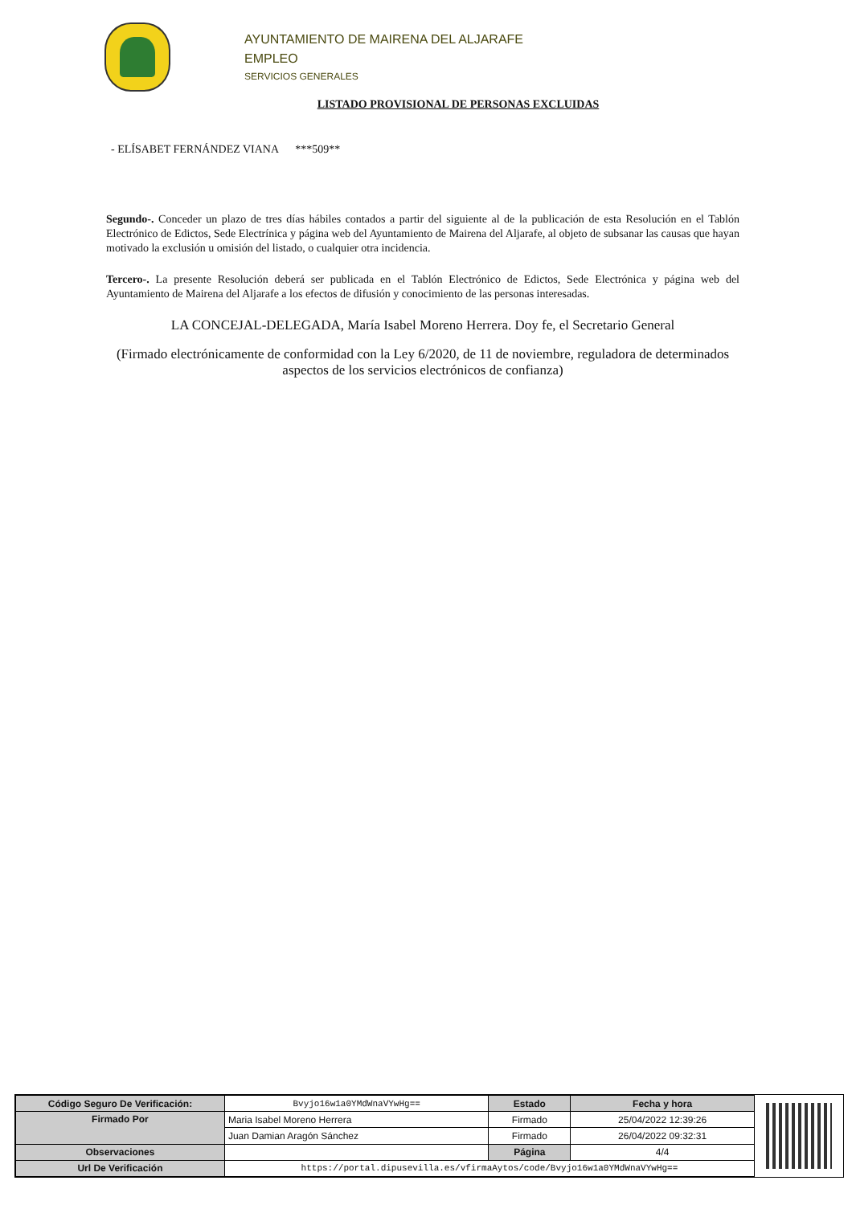AYUNTAMIENTO DE MAIRENA DEL ALJARAFE
EMPLEO
SERVICIOS GENERALES
LISTADO PROVISIONAL DE PERSONAS EXCLUIDAS
- ELÍSABET FERNÁNDEZ VIANA ***509**
Segundo-. Conceder un plazo de tres días hábiles contados a partir del siguiente al de la publicación de esta Resolución en el Tablón Electrónico de Edictos, Sede Electrínica y página web del Ayuntamiento de Mairena del Aljarafe, al objeto de subsanar las causas que hayan motivado la exclusión u omisión del listado, o cualquier otra incidencia.
Tercero-. La presente Resolución deberá ser publicada en el Tablón Electrónico de Edictos, Sede Electrónica y página web del Ayuntamiento de Mairena del Aljarafe a los efectos de difusión y conocimiento de las personas interesadas.
LA CONCEJAL-DELEGADA, María Isabel Moreno Herrera. Doy fe, el Secretario General
(Firmado electrónicamente de conformidad con la Ley 6/2020, de 11 de noviembre, reguladora de determinados aspectos de los servicios electrónicos de confianza)
| Código Seguro De Verificación: | Bvyjo16w1a0YMdWnaVYwHg== | Estado | Fecha y hora |
| Firmado Por | Maria Isabel Moreno Herrera | Firmado | 25/04/2022 12:39:26 |
| | Juan Damian Aragón Sánchez | Firmado | 26/04/2022 09:32:31 |
| Observaciones | | Página | 4/4 |
| Url De Verificación | https://portal.dipusevilla.es/vfirmaAytos/code/Bvyjo16w1a0YMdWnaVYwHg== | | |